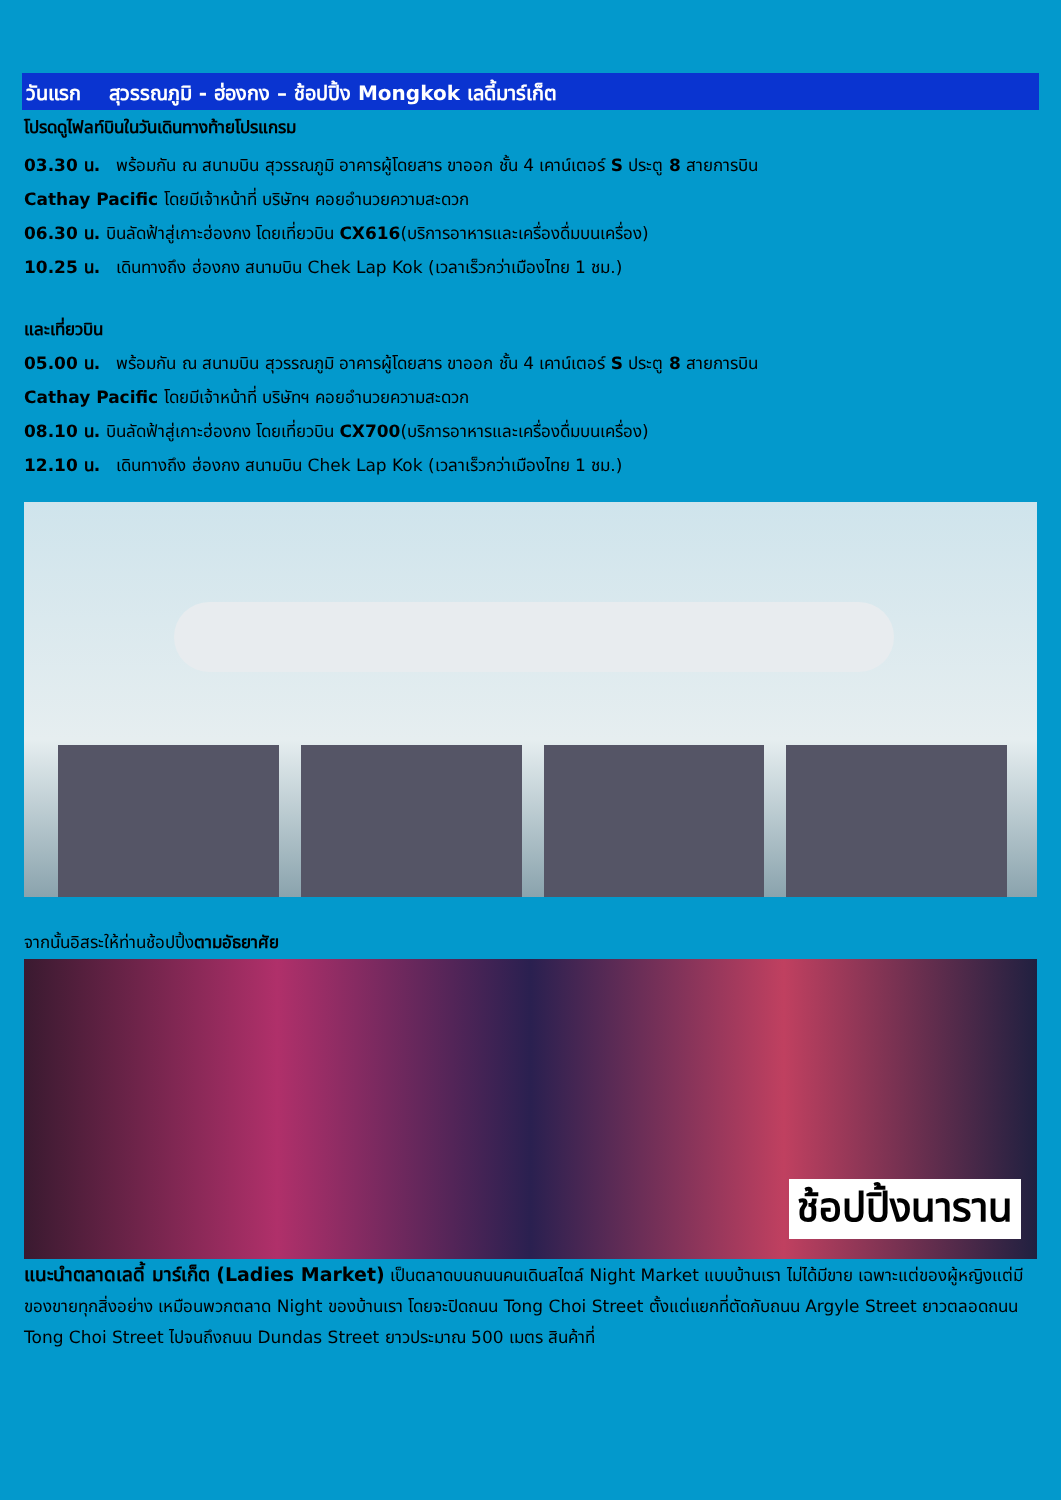วันแรก สุวรรณภูมิ - ฮ่องกง – ช้อปปิ้ง Mongkok เลดี้มาร์เก็ต
โปรดดูไฟลท์บินในวันเดินทางท้ายโปรแกรม
03.30 น. พร้อมกัน ณ สนามบิน สุวรรณภูมิ อาคารผู้โดยสาร ขาออก ชั้น 4 เคาน์เตอร์ S ประตู 8 สายการบิน
Cathay Pacific โดยมีเจ้าหน้าที่ บริษัทฯ คอยอำนวยความสะดวก
06.30 น. บินลัดฟ้าสู่เกาะฮ่องกง โดยเที่ยวบิน CX616(บริการอาหารและเครื่องดื่มบนเครื่อง)
10.25 น. เดินทางถึง ฮ่องกง สนามบิน Chek Lap Kok (เวลาเร็วกว่าเมืองไทย 1 ชม.)
และเที่ยวบิน
05.00 น. พร้อมกัน ณ สนามบิน สุวรรณภูมิ อาคารผู้โดยสาร ขาออก ชั้น 4 เคาน์เตอร์ S ประตู 8 สายการบิน
Cathay Pacific โดยมีเจ้าหน้าที่ บริษัทฯ คอยอำนวยความสะดวก
08.10 น. บินลัดฟ้าสู่เกาะฮ่องกง โดยเที่ยวบิน CX700(บริการอาหารและเครื่องดื่มบนเครื่อง)
12.10 น. เดินทางถึง ฮ่องกง สนามบิน Chek Lap Kok (เวลาเร็วกว่าเมืองไทย 1 ชม.)
จากนั้นอิสระให้ท่านช้อปปิ้งตามอัธยาศัย
ช้อปปิ้งนาราน
แนะนำตลาดเลดี้ มาร์เก็ต (Ladies Market) เป็นตลาดบนถนนคนเดินสไตล์ Night Market แบบบ้านเรา ไม่ได้มีขาย เฉพาะแต่ของผู้หญิงแต่มีของขายทุกสิ่งอย่าง เหมือนพวกตลาด Night ของบ้านเรา โดยจะปิดถนน Tong Choi Street ตั้งแต่แยกที่ตัดกับถนน Argyle Street ยาวตลอดถนน Tong Choi Street ไปจนถึงถนน Dundas Street ยาวประมาณ 500 เมตร สินค้าที่